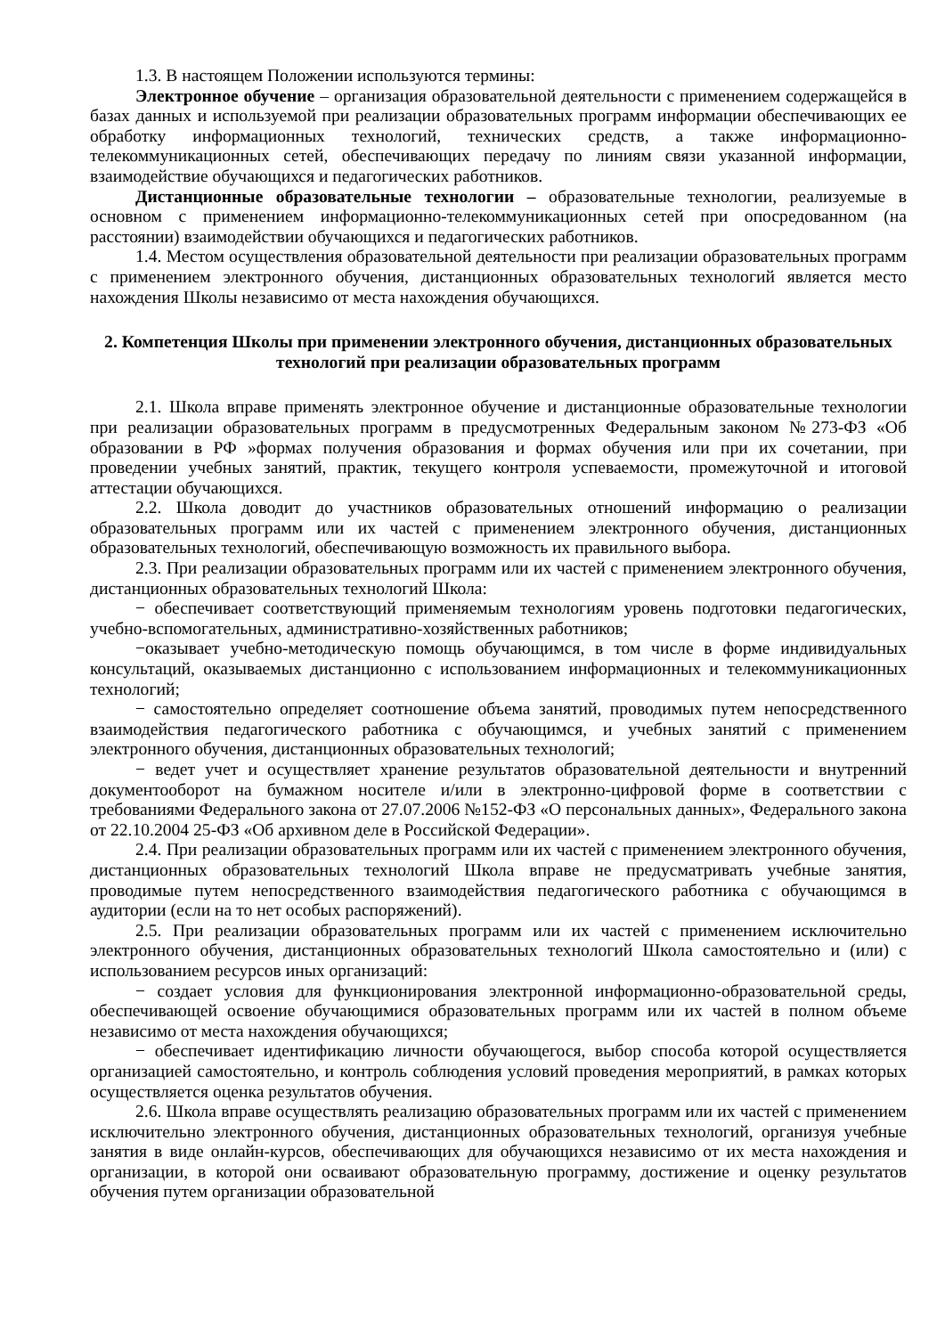1.3. В настоящем Положении используются термины:
Электронное обучение – организация образовательной деятельности с применением содержащейся в базах данных и используемой при реализации образовательных программ информации обеспечивающих ее обработку информационных технологий, технических средств, а также информационно-телекоммуникационных сетей, обеспечивающих передачу по линиям связи указанной информации, взаимодействие обучающихся и педагогических работников.
Дистанционные образовательные технологии – образовательные технологии, реализуемые в основном с применением информационно-телекоммуникационных сетей при опосредованном (на расстоянии) взаимодействии обучающихся и педагогических работников.
1.4. Местом осуществления образовательной деятельности при реализации образовательных программ с применением электронного обучения, дистанционных образовательных технологий является место нахождения Школы независимо от места нахождения обучающихся.
2. Компетенция Школы при применении электронного обучения, дистанционных образовательных технологий при реализации образовательных программ
2.1. Школа вправе применять электронное обучение и дистанционные образовательные технологии при реализации образовательных программ в предусмотренных Федеральным законом №273-ФЗ «Об образовании в РФ »формах получения образования и формах обучения или при их сочетании, при проведении учебных занятий, практик, текущего контроля успеваемости, промежуточной и итоговой аттестации обучающихся.
2.2. Школа доводит до участников образовательных отношений информацию о реализации образовательных программ или их частей с применением электронного обучения, дистанционных образовательных технологий, обеспечивающую возможность их правильного выбора.
2.3. При реализации образовательных программ или их частей с применением электронного обучения, дистанционных образовательных технологий Школа:
− обеспечивает соответствующий применяемым технологиям уровень подготовки педагогических, учебно-вспомогательных, административно-хозяйственных работников;
−оказывает учебно-методическую помощь обучающимся, в том числе в форме индивидуальных консультаций, оказываемых дистанционно с использованием информационных и телекоммуникационных технологий;
− самостоятельно определяет соотношение объема занятий, проводимых путем непосредственного взаимодействия педагогического работника с обучающимся, и учебных занятий с применением электронного обучения, дистанционных образовательных технологий;
− ведет учет и осуществляет хранение результатов образовательной деятельности и внутренний документооборот на бумажном носителе и/или в электронно-цифровой форме в соответствии с требованиями Федерального закона от 27.07.2006 №152-ФЗ «О персональных данных», Федерального закона от 22.10.2004 25-ФЗ «Об архивном деле в Российской Федерации».
2.4. При реализации образовательных программ или их частей с применением электронного обучения, дистанционных образовательных технологий Школа вправе не предусматривать учебные занятия, проводимые путем непосредственного взаимодействия педагогического работника с обучающимся в аудитории (если на то нет особых распоряжений).
2.5. При реализации образовательных программ или их частей с применением исключительно электронного обучения, дистанционных образовательных технологий Школа самостоятельно и (или) с использованием ресурсов иных организаций:
− создает условия для функционирования электронной информационно-образовательной среды, обеспечивающей освоение обучающимися образовательных программ или их частей в полном объеме независимо от места нахождения обучающихся;
− обеспечивает идентификацию личности обучающегося, выбор способа которой осуществляется организацией самостоятельно, и контроль соблюдения условий проведения мероприятий, в рамках которых осуществляется оценка результатов обучения.
2.6. Школа вправе осуществлять реализацию образовательных программ или их частей с применением исключительно электронного обучения, дистанционных образовательных технологий, организуя учебные занятия в виде онлайн-курсов, обеспечивающих для обучающихся независимо от их места нахождения и организации, в которой они осваивают образовательную программу, достижение и оценку результатов обучения путем организации образовательной